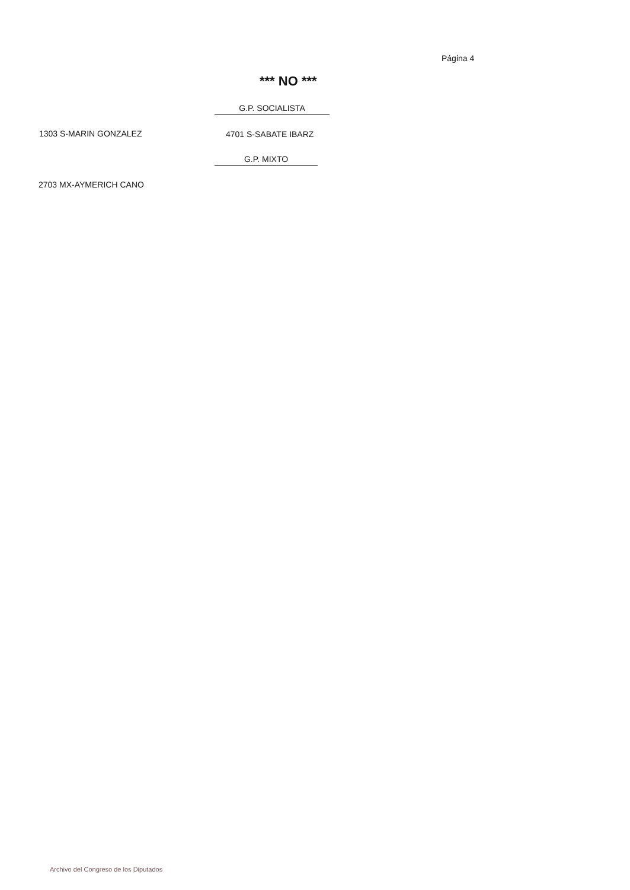Página 4
*** NO ***
G.P. SOCIALISTA
1303 S-MARIN GONZALEZ 4701 S-SABATE IBARZ
G.P. MIXTO
2703 MX-AYMERICH CANO
Archivo del Congreso de los Diputados